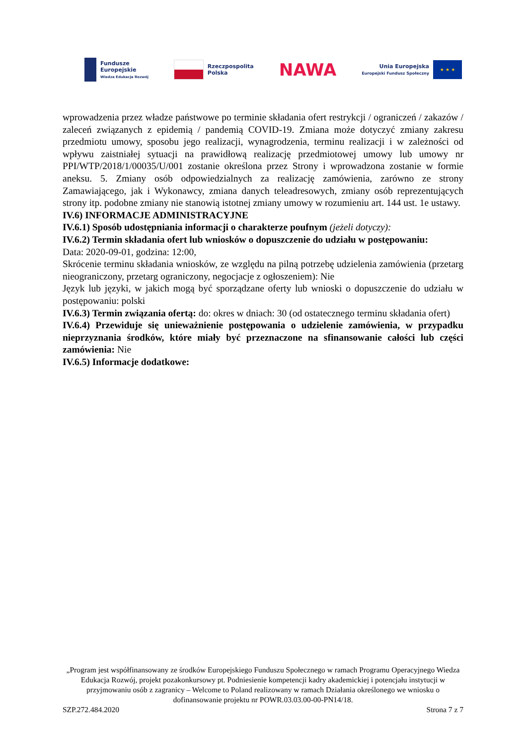Fundusze
Europejskie
Wiedza Edukacja Rozwój
Rzeczpospolita
Polska
NAWA
Unia Europejska
Europejski Fundusz Społeczny
★ ★ ★
wprowadzenia przez władze państwowe po terminie składania ofert restrykcji / ograniczeń / zakazów / zaleceń związanych z epidemią / pandemią COVID-19. Zmiana może dotyczyć zmiany zakresu przedmiotu umowy, sposobu jego realizacji, wynagrodzenia, terminu realizacji i w zależności od wpływu zaistniałej sytuacji na prawidłową realizację przedmiotowej umowy lub umowy nr PPI/WTP/2018/1/00035/U/001 zostanie określona przez Strony i wprowadzona zostanie w formie aneksu. 5. Zmiany osób odpowiedzialnych za realizację zamówienia, zarówno ze strony Zamawiającego, jak i Wykonawcy, zmiana danych teleadresowych, zmiany osób reprezentujących strony itp. podobne zmiany nie stanowią istotnej zmiany umowy w rozumieniu art. 144 ust. 1e ustawy.
IV.6) INFORMACJE ADMINISTRACYJNE
IV.6.1) Sposób udostępniania informacji o charakterze poufnym (jeżeli dotyczy):
IV.6.2) Termin składania ofert lub wniosków o dopuszczenie do udziału w postępowaniu:
Data: 2020-09-01, godzina: 12:00,
Skrócenie terminu składania wniosków, ze względu na pilną potrzebę udzielenia zamówienia (przetarg nieograniczony, przetarg ograniczony, negocjacje z ogłoszeniem): Nie
Język lub języki, w jakich mogą być sporządzane oferty lub wnioski o dopuszczenie do udziału w postępowaniu: polski
IV.6.3) Termin związania ofertą: do: okres w dniach: 30 (od ostatecznego terminu składania ofert)
IV.6.4) Przewiduje się unieważnienie postępowania o udzielenie zamówienia, w przypadku nieprzyznania środków, które miały być przeznaczone na sfinansowanie całości lub części zamówienia: Nie
IV.6.5) Informacje dodatkowe:
„Program jest współfinansowany ze środków Europejskiego Funduszu Społecznego w ramach Programu Operacyjnego Wiedza Edukacja Rozwój, projekt pozakonkursowy pt. Podniesienie kompetencji kadry akademickiej i potencjału instytucji w przyjmowaniu osób z zagranicy – Welcome to Poland realizowany w ramach Działania określonego we wniosku o dofinansowanie projektu nr POWR.03.03.00-00-PN14/18.
SZP.272.484.2020 Strona 7 z 7